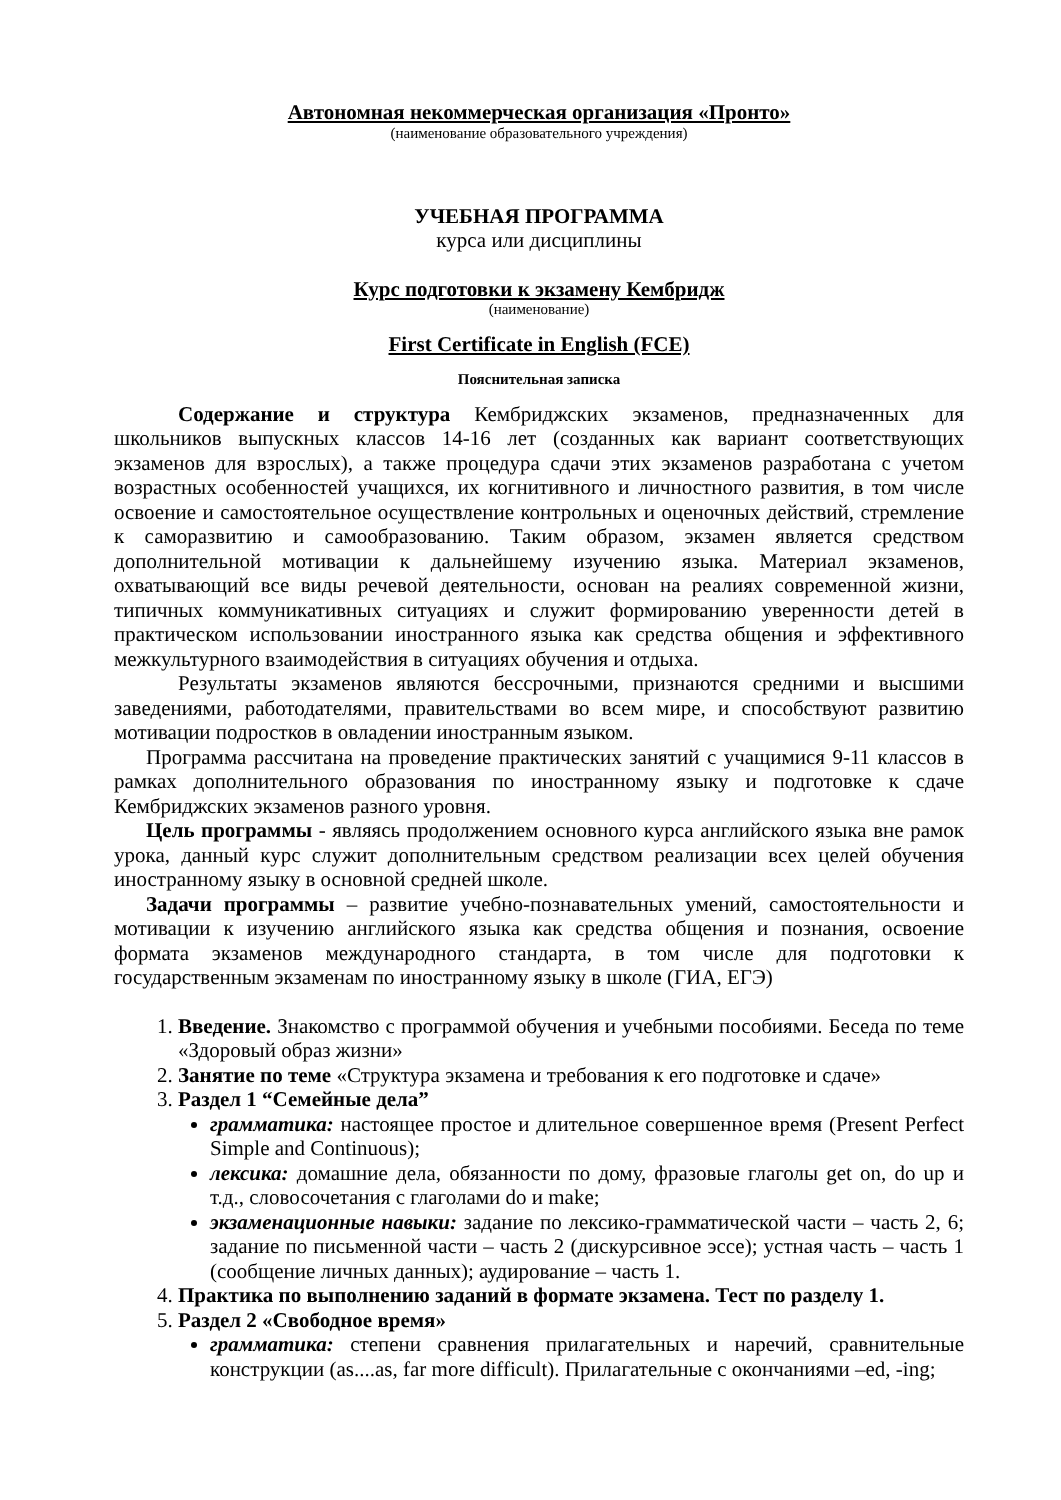Автономная некоммерческая организация «Пронто»
(наименование образовательного учреждения)
УЧЕБНАЯ ПРОГРАММА
курса или дисциплины
Курс подготовки к экзамену Кембридж
(наименование)
First Certificate in English (FCE)
Пояснительная записка
Содержание и структура Кембриджских экзаменов, предназначенных для школьников выпускных классов 14-16 лет (созданных как вариант соответствующих экзаменов для взрослых), а также процедура сдачи этих экзаменов разработана с учетом возрастных особенностей учащихся, их когнитивного и личностного развития, в том числе освоение и самостоятельное осуществление контрольных и оценочных действий, стремление к саморазвитию и самообразованию. Таким образом, экзамен является средством дополнительной мотивации к дальнейшему изучению языка. Материал экзаменов, охватывающий все виды речевой деятельности, основан на реалиях современной жизни, типичных коммуникативных ситуациях и служит формированию уверенности детей в практическом использовании иностранного языка как средства общения и эффективного межкультурного взаимодействия в ситуациях обучения и отдыха.
Результаты экзаменов являются бессрочными, признаются средними и высшими заведениями, работодателями, правительствами во всем мире, и способствуют развитию мотивации подростков в овладении иностранным языком.
Программа рассчитана на проведение практических занятий с учащимися 9-11 классов в рамках дополнительного образования по иностранному языку и подготовке к сдаче Кембриджских экзаменов разного уровня.
Цель программы - являясь продолжением основного курса английского языка вне рамок урока, данный курс служит дополнительным средством реализации всех целей обучения иностранному языку в основной средней школе.
Задачи программы – развитие учебно-познавательных умений, самостоятельности и мотивации к изучению английского языка как средства общения и познания, освоение формата экзаменов международного стандарта, в том числе для подготовки к государственным экзаменам по иностранному языку в школе (ГИА, ЕГЭ)
1. Введение. Знакомство с программой обучения и учебными пособиями. Беседа по теме «Здоровый образ жизни»
2. Занятие по теме «Структура экзамена и требования к его подготовке и сдаче»
3. Раздел 1 “Семейные дела”
грамматика: настоящее простое и длительное совершенное время (Present Perfect Simple and Continuous);
лексика: домашние дела, обязанности по дому, фразовые глаголы get on, do up и т.д., словосочетания с глаголами do и make;
экзаменационные навыки: задание по лексико-грамматической части – часть 2, 6; задание по письменной части – часть 2 (дискурсивное эссе); устная часть – часть 1 (сообщение личных данных); аудирование – часть 1.
4. Практика по выполнению заданий в формате экзамена. Тест по разделу 1.
5. Раздел 2 «Свободное время»
грамматика: степени сравнения прилагательных и наречий, сравнительные конструкции (as....as, far more difficult). Прилагательные с окончаниями –ed, -ing;